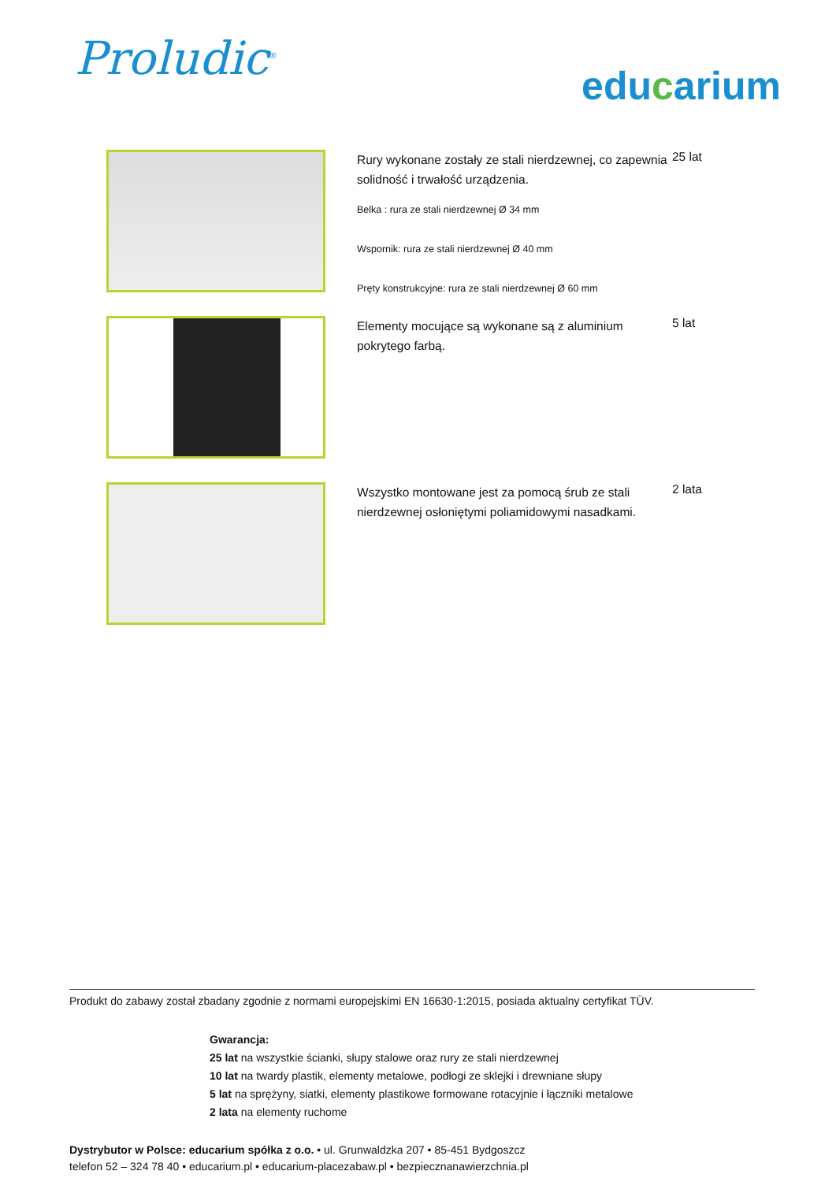Proludic<sup>®</sup>
educarium
| | Rury wykonane zostały ze stali nierdzewnej, co zapewnia solidność i trwałość urządzenia. Belka : rura ze stali nierdzewnej Ø 34 mm Wspornik: rura ze stali nierdzewnej Ø 40 mm Pręty konstrukcyjne: rura ze stali nierdzewnej Ø 60 mm | 25 lat |
| | Elementy mocujące są wykonane są z aluminium pokrytego farbą. | 5 lat |
| | Wszystko montowane jest za pomocą śrub ze stali nierdzewnej osłoniętymi poliamidowymi nasadkami. | 2 lata |
Produkt do zabawy został zbadany zgodnie z normami europejskimi EN 16630-1:2015, posiada aktualny certyfikat TÜV.
Gwarancja:
25 lat na wszystkie ścianki, słupy stalowe oraz rury ze stali nierdzewnej
10 lat na twardy plastik, elementy metalowe, podłogi ze sklejki i drewniane słupy
5 lat na sprężyny, siatki, elementy plastikowe formowane rotacyjnie i łączniki metalowe
2 lata na elementy ruchome
Dystrybutor w Polsce: educarium spółka z o.o. • ul. Grunwaldzka 207 • 85-451 Bydgoszcz
telefon 52 – 324 78 40 • educarium.pl • educarium-placezabaw.pl • bezpiecznanawierzchnia.pl